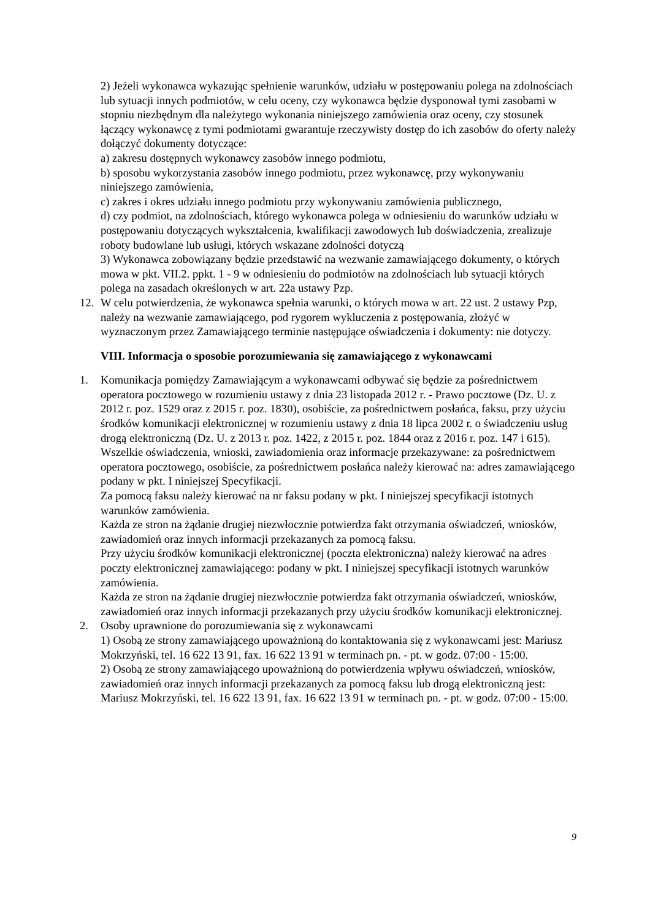2) Jeżeli wykonawca wykazując spełnienie warunków, udziału w postępowaniu polega na zdolnościach lub sytuacji innych podmiotów, w celu oceny, czy wykonawca będzie dysponował tymi zasobami w stopniu niezbędnym dla należytego wykonania niniejszego zamówienia oraz oceny, czy stosunek łączący wykonawcę z tymi podmiotami gwarantuje rzeczywisty dostęp do ich zasobów do oferty należy dołączyć dokumenty dotyczące:
a) zakresu dostępnych wykonawcy zasobów innego podmiotu,
b) sposobu wykorzystania zasobów innego podmiotu, przez wykonawcę, przy wykonywaniu niniejszego zamówienia,
c) zakres i okres udziału innego podmiotu przy wykonywaniu zamówienia publicznego,
d) czy podmiot, na zdolnościach, którego wykonawca polega w odniesieniu do warunków udziału w postępowaniu dotyczących wykształcenia, kwalifikacji zawodowych lub doświadczenia, zrealizuje roboty budowlane lub usługi, których wskazane zdolności dotyczą
3) Wykonawca zobowiązany będzie przedstawić na wezwanie zamawiającego dokumenty, o których mowa w pkt. VII.2. ppkt. 1 - 9 w odniesieniu do podmiotów na zdolnościach lub sytuacji których polega na zasadach określonych w art. 22a ustawy Pzp.
12. W celu potwierdzenia, że wykonawca spełnia warunki, o których mowa w art. 22 ust. 2 ustawy Pzp, należy na wezwanie zamawiającego, pod rygorem wykluczenia z postępowania, złożyć w wyznaczonym przez Zamawiającego terminie następujące oświadczenia i dokumenty: nie dotyczy.
VIII. Informacja o sposobie porozumiewania się zamawiającego z wykonawcami
1. Komunikacja pomiędzy Zamawiającym a wykonawcami odbywać się będzie za pośrednictwem operatora pocztowego w rozumieniu ustawy z dnia 23 listopada 2012 r. - Prawo pocztowe (Dz. U. z 2012 r. poz. 1529 oraz z 2015 r. poz. 1830), osobiście, za pośrednictwem posłańca, faksu, przy użyciu środków komunikacji elektronicznej w rozumieniu ustawy z dnia 18 lipca 2002 r. o świadczeniu usług drogą elektroniczną (Dz. U. z 2013 r. poz. 1422, z 2015 r. poz. 1844 oraz z 2016 r. poz. 147 i 615). Wszelkie oświadczenia, wnioski, zawiadomienia oraz informacje przekazywane: za pośrednictwem operatora pocztowego, osobiście, za pośrednictwem posłańca należy kierować na: adres zamawiającego podany w pkt. I niniejszej Specyfikacji.
Za pomocą faksu należy kierować na nr faksu podany w pkt. I niniejszej specyfikacji istotnych warunków zamówienia.
Każda ze stron na żądanie drugiej niezwłocznie potwierdza fakt otrzymania oświadczeń, wniosków, zawiadomień oraz innych informacji przekazanych za pomocą faksu.
Przy użyciu środków komunikacji elektronicznej (poczta elektroniczna) należy kierować na adres poczty elektronicznej zamawiającego: podany w pkt. I niniejszej specyfikacji istotnych warunków zamówienia.
Każda ze stron na żądanie drugiej niezwłocznie potwierdza fakt otrzymania oświadczeń, wniosków, zawiadomień oraz innych informacji przekazanych przy użyciu środków komunikacji elektronicznej.
2. Osoby uprawnione do porozumiewania się z wykonawcami
1) Osobą ze strony zamawiającego upoważnioną do kontaktowania się z wykonawcami jest: Mariusz Mokrzyński, tel. 16 622 13 91, fax. 16 622 13 91 w terminach pn. - pt. w godz. 07:00 - 15:00.
2) Osobą ze strony zamawiającego upoważnioną do potwierdzenia wpływu oświadczeń, wniosków, zawiadomień oraz innych informacji przekazanych za pomocą faksu lub drogą elektroniczną jest: Mariusz Mokrzyński, tel. 16 622 13 91, fax. 16 622 13 91 w terminach pn. - pt. w godz. 07:00 - 15:00.
9